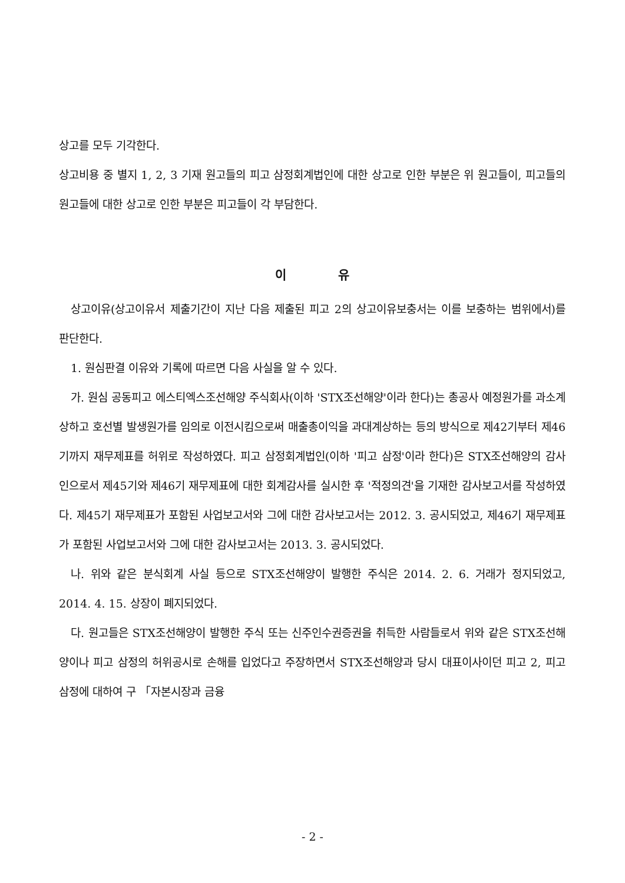상고를 모두 기각한다.
상고비용 중 별지 1, 2, 3 기재 원고들의 피고 삼정회계법인에 대한 상고로 인한 부분은 위 원고들이, 피고들의 원고들에 대한 상고로 인한 부분은 피고들이 각 부담한다.
이 유
상고이유(상고이유서 제출기간이 지난 다음 제출된 피고 2의 상고이유보충서는 이를 보충하는 범위에서)를 판단한다.
1. 원심판결 이유와 기록에 따르면 다음 사실을 알 수 있다.
가. 원심 공동피고 에스티엑스조선해양 주식회사(이하 'STX조선해양'이라 한다)는 총공사 예정원가를 과소계상하고 호선별 발생원가를 임의로 이전시킴으로써 매출총이익을 과대계상하는 등의 방식으로 제42기부터 제46기까지 재무제표를 허위로 작성하였다. 피고 삼정회계법인(이하 '피고 삼정'이라 한다)은 STX조선해양의 감사인으로서 제45기와 제46기 재무제표에 대한 회계감사를 실시한 후 '적정의견'을 기재한 감사보고서를 작성하였다. 제45기 재무제표가 포함된 사업보고서와 그에 대한 감사보고서는 2012. 3. 공시되었고, 제46기 재무제표가 포함된 사업보고서와 그에 대한 감사보고서는 2013. 3. 공시되었다.
나. 위와 같은 분식회계 사실 등으로 STX조선해양이 발행한 주식은 2014. 2. 6. 거래가 정지되었고, 2014. 4. 15. 상장이 폐지되었다.
다. 원고들은 STX조선해양이 발행한 주식 또는 신주인수권증권을 취득한 사람들로서 위와 같은 STX조선해양이나 피고 삼정의 허위공시로 손해를 입었다고 주장하면서 STX조선해양과 당시 대표이사이던 피고 2, 피고 삼정에 대하여 구 「자본시장과 금융
- 2 -